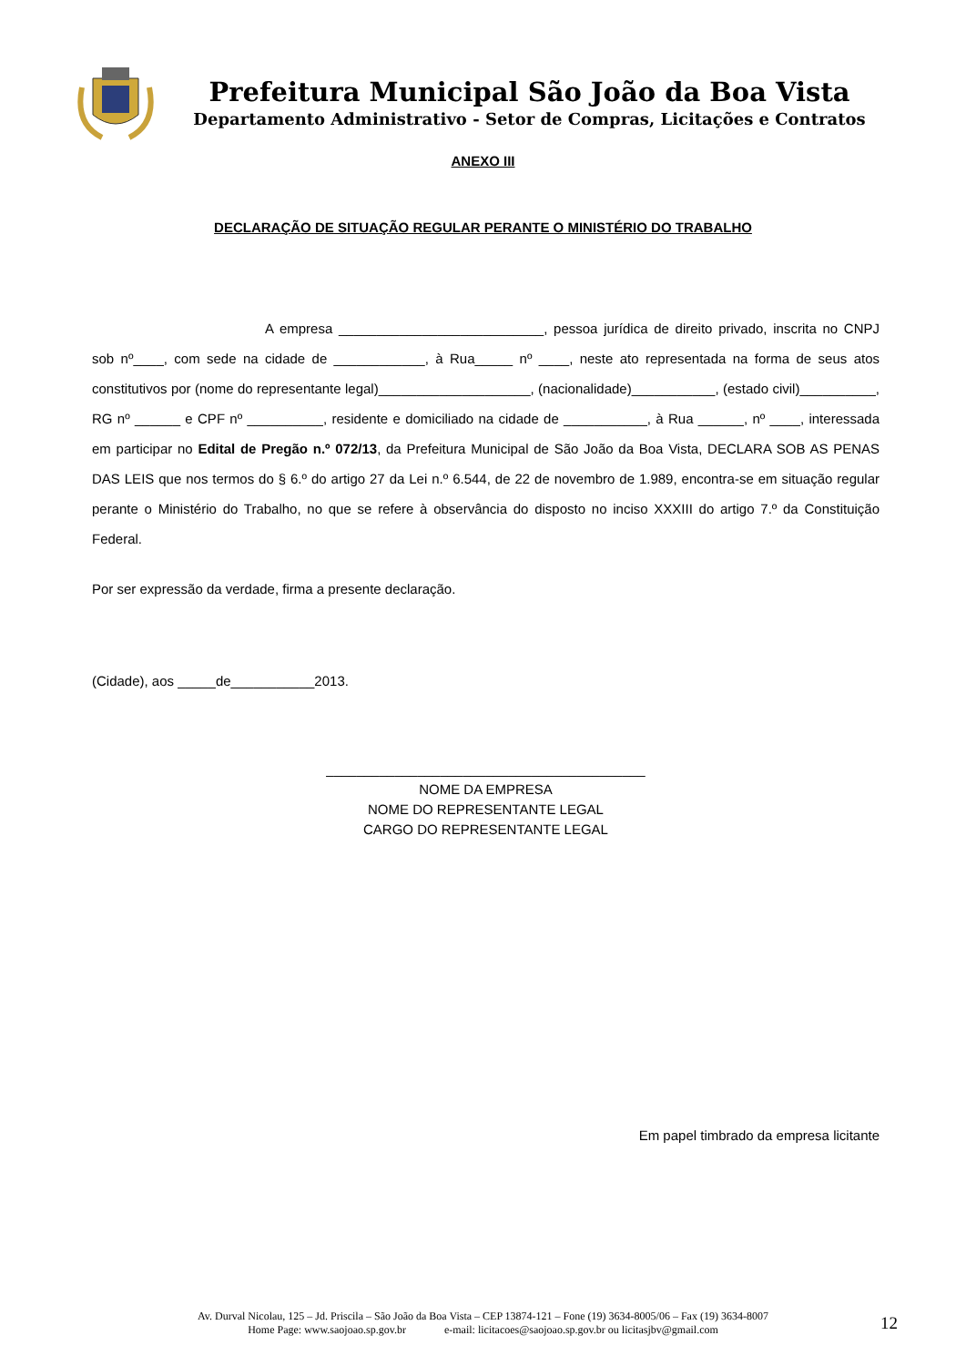Prefeitura Municipal São João da Boa Vista
Departamento Administrativo - Setor de Compras, Licitações e Contratos
ANEXO III
DECLARAÇÃO DE SITUAÇÃO REGULAR PERANTE O MINISTÉRIO DO TRABALHO
A empresa ___________________________, pessoa jurídica de direito privado, inscrita no CNPJ sob nº____, com sede na cidade de ____________, à Rua_____ nº ____, neste ato representada na forma de seus atos constitutivos por (nome do representante legal)____________________, (nacionalidade)___________, (estado civil)__________, RG nº ______ e CPF nº __________, residente e domiciliado na cidade de ___________, à Rua ______, nº ____, interessada em participar no Edital de Pregão n.º 072/13, da Prefeitura Municipal de São João da Boa Vista, DECLARA SOB AS PENAS DAS LEIS que nos termos do § 6.º do artigo 27 da Lei n.º 6.544, de 22 de novembro de 1.989, encontra-se em situação regular perante o Ministério do Trabalho, no que se refere à observância do disposto no inciso XXXIII do artigo 7.º da Constituição Federal.
Por ser expressão da verdade, firma a presente declaração.
(Cidade), aos _____de___________2013.
__________________________________________
NOME DA EMPRESA
NOME DO REPRESENTANTE LEGAL
CARGO DO REPRESENTANTE LEGAL
Em papel timbrado da empresa licitante
Av. Durval Nicolau, 125 – Jd. Priscila – São João da Boa Vista – CEP 13874-121 – Fone (19) 3634-8005/06 – Fax (19) 3634-8007
Home Page: www.saojoao.sp.gov.br e-mail: licitacoes@saojoao.sp.gov.br ou licitasjbv@gmail.com
12